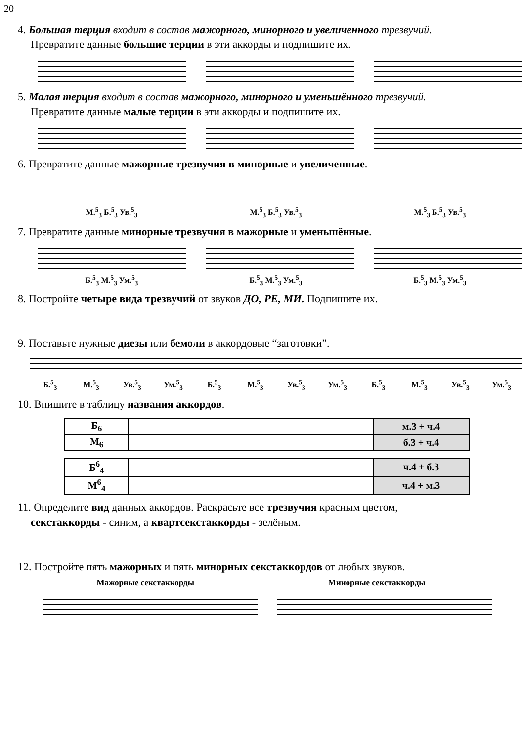20
4. Большая терция входит в состав мажорного, минорного и увеличенного трезвучий.
Превратите данные большие терции в эти аккорды и подпишите их.
5. Малая терция входит в состав мажорного, минорного и уменьшённого трезвучий.
Превратите данные малые терции в эти аккорды и подпишите их.
6. Превратите данные мажорные трезвучия в минорные и увеличенные.
М.<sup>5</sup><sub>3</sub> Б.<sup>5</sup><sub>3</sub> Ув.<sup>5</sup><sub>3</sub> М.<sup>5</sup><sub>3</sub> Б.<sup>5</sup><sub>3</sub> Ув.<sup>5</sup><sub>3</sub> М.<sup>5</sup><sub>3</sub> Б.<sup>5</sup><sub>3</sub> Ув.<sup>5</sup><sub>3</sub>
7. Превратите данные минорные трезвучия в мажорные и уменьшённые.
Б.<sup>5</sup><sub>3</sub> М.<sup>5</sup><sub>3</sub> Ум.<sup>5</sup><sub>3</sub> Б.<sup>5</sup><sub>3</sub> М.<sup>5</sup><sub>3</sub> Ум.<sup>5</sup><sub>3</sub> Б.<sup>5</sup><sub>3</sub> М.<sup>5</sup><sub>3</sub> Ум.<sup>5</sup><sub>3</sub>
8. Постройте четыре вида трезвучий от звуков ДО, РЕ, МИ. Подпишите их.
9. Поставьте нужные диезы или бемоли в аккордовые “заготовки”.
Б.<sup>5</sup><sub>3</sub> М.<sup>5</sup><sub>3</sub> Ув.<sup>5</sup><sub>3</sub> Ум.<sup>5</sup><sub>3</sub> Б.<sup>5</sup><sub>3</sub> М.<sup>5</sup><sub>3</sub> Ув.<sup>5</sup><sub>3</sub> Ум.<sup>5</sup><sub>3</sub> Б.<sup>5</sup><sub>3</sub> М.<sup>5</sup><sub>3</sub> Ув.<sup>5</sup><sub>3</sub> Ум.<sup>5</sup><sub>3</sub>
10. Впишите в таблицу названия аккордов.
| Б<sub>6</sub> | | м.3 + ч.4 |
| М<sub>6</sub> | | б.3 + ч.4 |
| Б<sup>6</sup><sub>4</sub> | | ч.4 + б.3 |
| М<sup>6</sup><sub>4</sub> | | ч.4 + м.3 |
11. Определите вид данных аккордов. Раскрасьте все трезвучия красным цветом,
секстаккорды - синим, а квартсекстаккорды - зелёным.
12. Постройте пять мажорных и пять минорных секстаккордов от любых звуков.
Мажорные секстаккорды Минорные секстаккорды